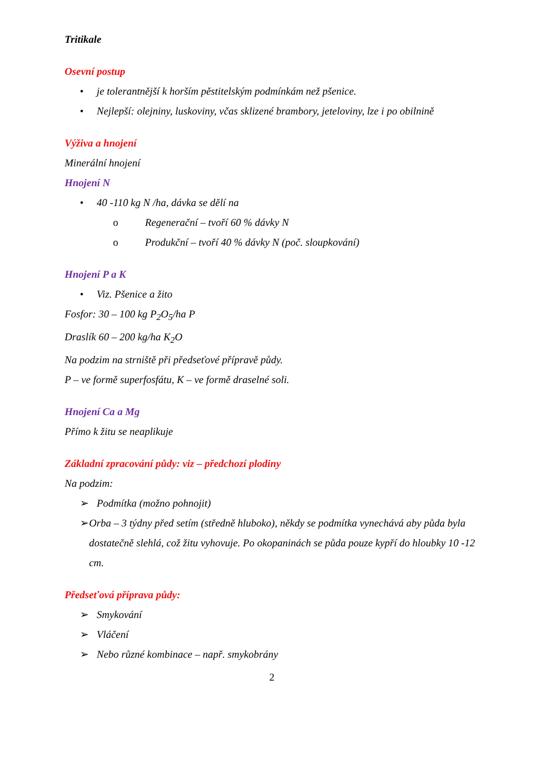Tritikale
Osevní postup
• je tolerantnější k horším pěstitelským podmínkám než pšenice.
• Nejlepší: olejniny, luskoviny, včas sklizené brambory, jeteloviny, lze i po obilnině
Výživa a hnojení
Minerální hnojení
Hnojení N
• 40 -110 kg N /ha, dávka se dělí na
o Regenerační – tvoří 60 % dávky N
o Produkční – tvoří 40 % dávky N (poč. sloupkování)
Hnojení P a K
• Viz. Pšenice a žito
Fosfor: 30 – 100 kg P<sub>2</sub>O<sub>5</sub>/ha P
Draslík 60 – 200 kg/ha K<sub>2</sub>O
Na podzim na strniště při předseťové přípravě půdy.
P – ve formě superfosfátu, K – ve formě draselné soli.
Hnojení Ca a Mg
Přímo k žitu se neaplikuje
Základní zpracování půdy: viz – předchozí plodiny
Na podzim:
➢ Podmítka (možno pohnojit)
➢ Orba – 3 týdny před setím (středně hluboko), někdy se podmítka vynechává aby půda byla dostatečně slehlá, což žitu vyhovuje. Po okopaninách se půda pouze kypří do hloubky 10 -12 cm.
Předseťová příprava půdy:
➢ Smykování
➢ Vláčení
➢ Nebo různé kombinace – např. smykobrány
2